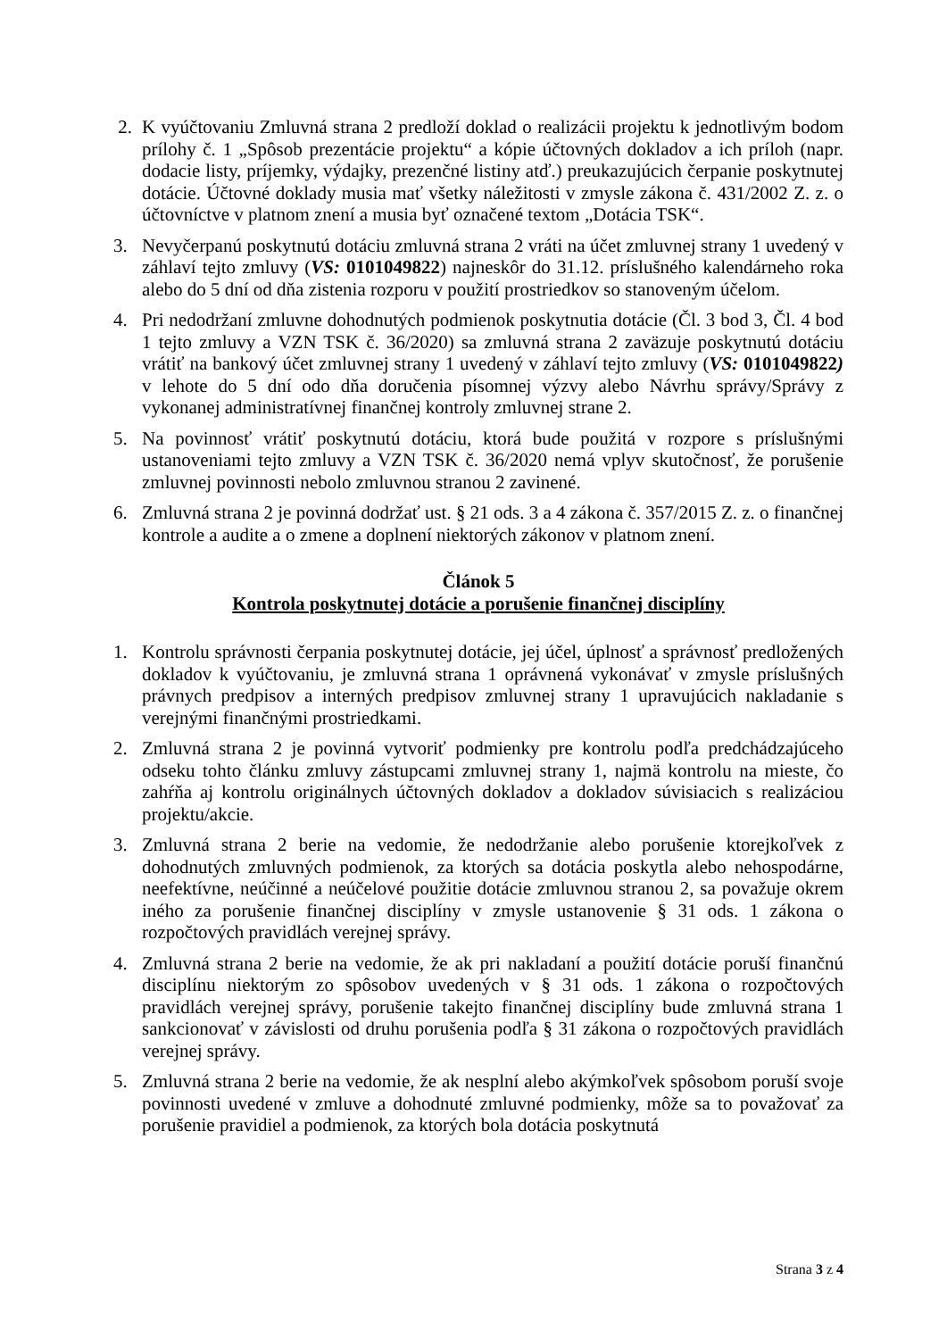2. K vyúčtovaniu Zmluvná strana 2 predloží doklad o realizácii projektu k jednotlivým bodom prílohy č. 1 „Spôsob prezentácie projektu“ a kópie účtovných dokladov a ich príloh (napr. dodacie listy, príjemky, výdajky, prezenčné listiny atď.) preukazujúcich čerpanie poskytnutej dotácie. Účtovné doklady musia mať všetky náležitosti v zmysle zákona č. 431/2002 Z. z. o účtovníctve v platnom znení a musia byť označené textom „Dotácia TSK“.
3. Nevyčerpanú poskytnutú dotáciu zmluvná strana 2 vráti na účet zmluvnej strany 1 uvedený v záhlaví tejto zmluvy (VS: 0101049822) najneskôr do 31.12. príslušného kalendárneho roka alebo do 5 dní od dňa zistenia rozporu v použití prostriedkov so stanoveným účelom.
4. Pri nedodržaní zmluvne dohodnutých podmienok poskytnutia dotácie (Čl. 3 bod 3, Čl. 4 bod 1 tejto zmluvy a VZN TSK č. 36/2020) sa zmluvná strana 2 zaväzuje poskytnutú dotáciu vrátiť na bankový účet zmluvnej strany 1 uvedený v záhlaví tejto zmluvy (VS: 0101049822) v lehote do 5 dní odo dňa doručenia písomnej výzvy alebo Návrhu správy/Správy z vykonanej administratívnej finančnej kontroly zmluvnej strane 2.
5. Na povinnosť vrátiť poskytnutú dotáciu, ktorá bude použitá v rozpore s príslušnými ustanoveniami tejto zmluvy a VZN TSK č. 36/2020 nemá vplyv skutočnosť, že porušenie zmluvnej povinnosti nebolo zmluvnou stranou 2 zavinené.
6. Zmluvná strana 2 je povinná dodržať ust. § 21 ods. 3 a 4 zákona č. 357/2015 Z. z. o finančnej kontrole a audite a o zmene a doplnení niektorých zákonov v platnom znení.
Článok 5
Kontrola poskytnutej dotácie a porušenie finančnej disciplíny
1. Kontrolu správnosti čerpania poskytnutej dotácie, jej účel, úplnosť a správnosť predložených dokladov k vyúčtovaniu, je zmluvná strana 1 oprávnená vykonávať v zmysle príslušných právnych predpisov a interných predpisov zmluvnej strany 1 upravujúcich nakladanie s verejnými finančnými prostriedkami.
2. Zmluvná strana 2 je povinná vytvoriť podmienky pre kontrolu podľa predchádzajúceho odseku tohto článku zmluvy zástupcami zmluvnej strany 1, najmä kontrolu na mieste, čo zahŕňa aj kontrolu originálnych účtovných dokladov a dokladov súvisiacich s realizáciou projektu/akcie.
3. Zmluvná strana 2 berie na vedomie, že nedodržanie alebo porušenie ktorejkoľvek z dohodnutých zmluvných podmienok, za ktorých sa dotácia poskytla alebo nehospodárne, neefektívne, neúčinné a neúčelové použitie dotácie zmluvnou stranou 2, sa považuje okrem iného za porušenie finančnej disciplíny v zmysle ustanovenie § 31 ods. 1 zákona o rozpočtových pravidlách verejnej správy.
4. Zmluvná strana 2 berie na vedomie, že ak pri nakladaní a použití dotácie poruší finančnú disciplínu niektorým zo spôsobov uvedených v § 31 ods. 1 zákona o rozpočtových pravidlách verejnej správy, porušenie takejto finančnej disciplíny bude zmluvná strana 1 sankcionovať v závislosti od druhu porušenia podľa § 31 zákona o rozpočtových pravidlách verejnej správy.
5. Zmluvná strana 2 berie na vedomie, že ak nesplní alebo akýmkoľvek spôsobom poruší svoje povinnosti uvedené v zmluve a dohodnuté zmluvné podmienky, môže sa to považovať za porušenie pravidiel a podmienok, za ktorých bola dotácia poskytnutá
Strana 3 z 4